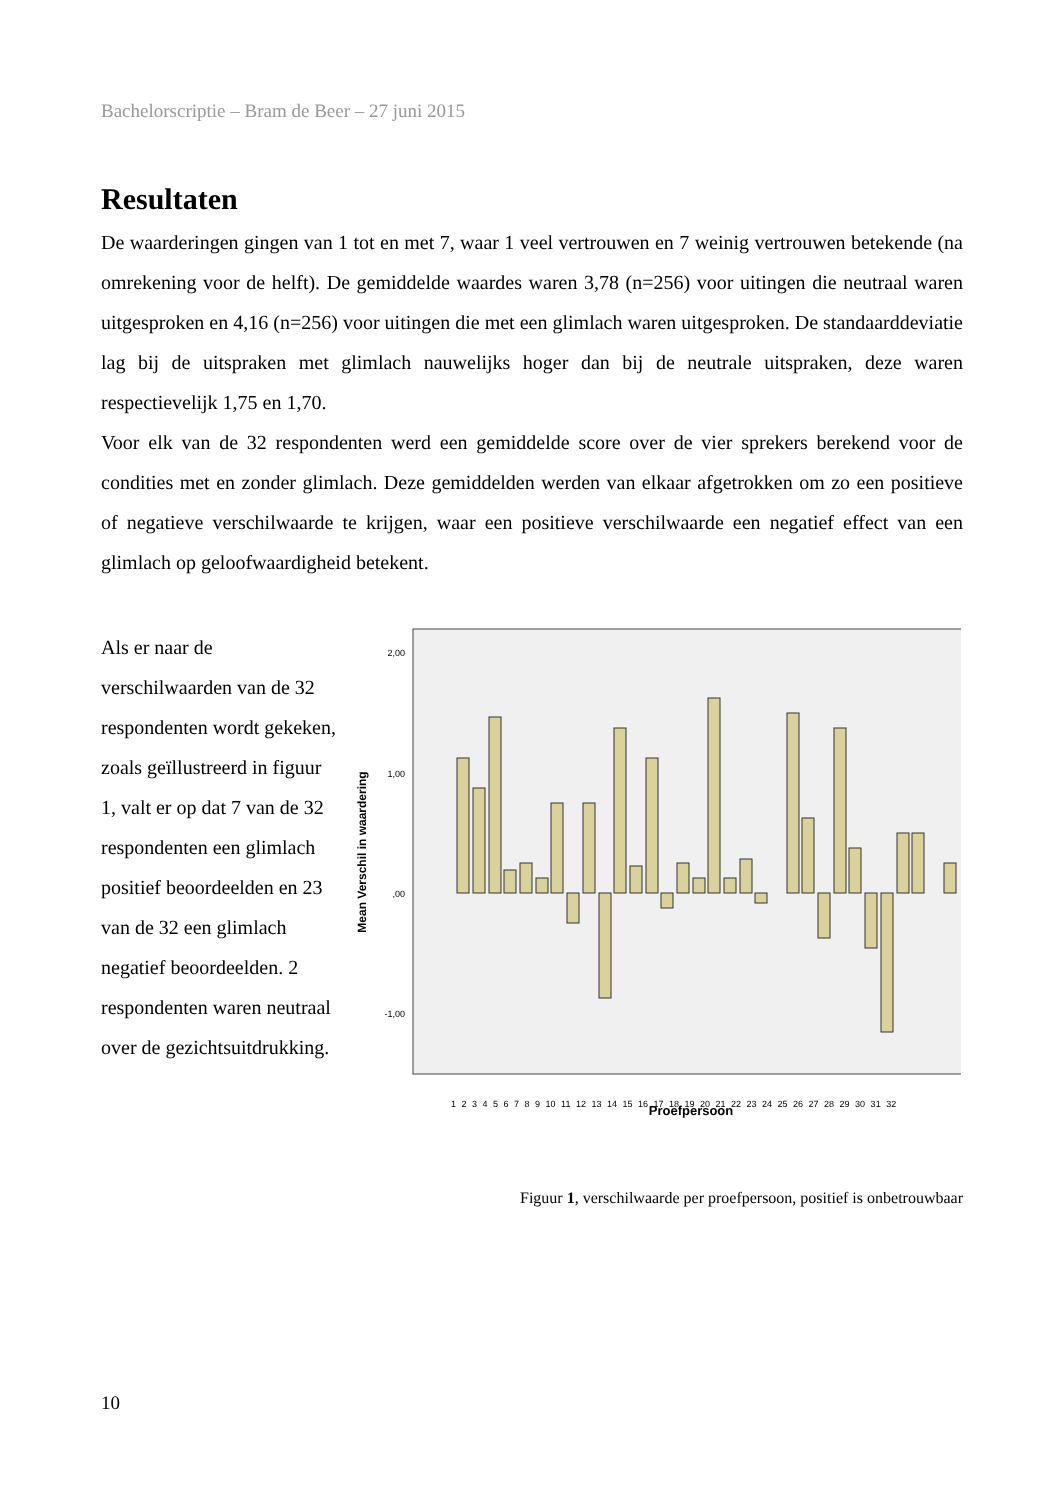Bachelorscriptie – Bram de Beer – 27 juni 2015
Resultaten
De waarderingen gingen van 1 tot en met 7, waar 1 veel vertrouwen en 7 weinig vertrouwen betekende (na omrekening voor de helft). De gemiddelde waardes waren 3,78 (n=256) voor uitingen die neutraal waren uitgesproken en 4,16 (n=256) voor uitingen die met een glimlach waren uitgesproken. De standaarddeviatie lag bij de uitspraken met glimlach nauwelijks hoger dan bij de neutrale uitspraken, deze waren respectievelijk 1,75 en 1,70.
Voor elk van de 32 respondenten werd een gemiddelde score over de vier sprekers berekend voor de condities met en zonder glimlach. Deze gemiddelden werden van elkaar afgetrokken om zo een positieve of negatieve verschilwaarde te krijgen, waar een positieve verschilwaarde een negatief effect van een glimlach op geloofwaardigheid betekent.
Als er naar de verschilwaarden van de 32 respondenten wordt gekeken, zoals geïllustreerd in figuur 1, valt er op dat 7 van de 32 respondenten een glimlach positief beoordeelden en 23 van de 32 een glimlach negatief beoordeelden. 2 respondenten waren neutraal over de gezichtsuitdrukking.
2,00
1,00
,00
-1,00
Mean Verschil in waardering
Proefpersoon
1 2 3 4 5 6 7 8 9 10 11 12 13 14 15 16 17 18 19 20 21 22 23 24 25 26 27 28 29 30 31 32
Figuur 1, verschilwaarde per proefpersoon, positief is onbetrouwbaar
10